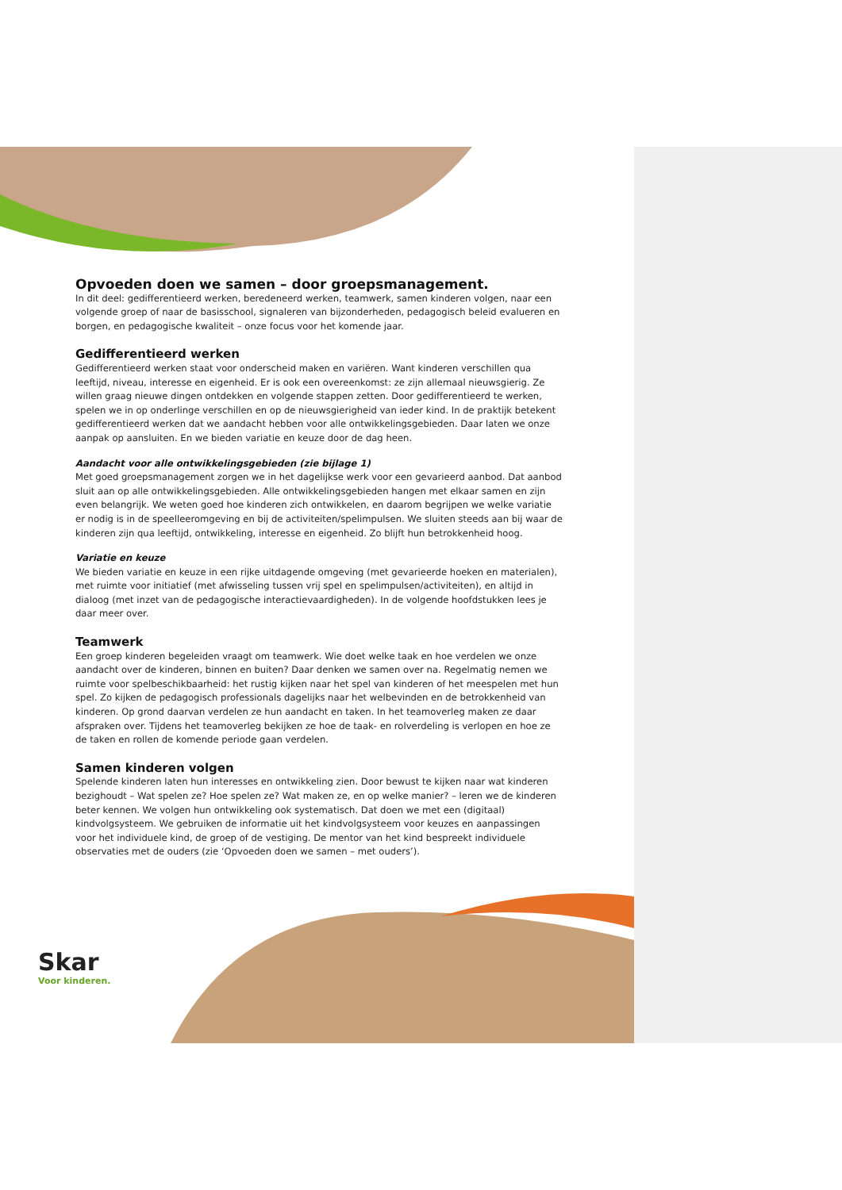Opvoeden doen we samen – door groepsmanagement.
In dit deel: gedifferentieerd werken, beredeneerd werken, teamwerk, samen kinderen volgen, naar een volgende groep of naar de basisschool, signaleren van bijzonderheden, pedagogisch beleid evalueren en borgen, en pedagogische kwaliteit – onze focus voor het komende jaar.
Gedifferentieerd werken
Gedifferentieerd werken staat voor onderscheid maken en variëren. Want kinderen verschillen qua leeftijd, niveau, interesse en eigenheid. Er is ook een overeenkomst: ze zijn allemaal nieuwsgierig. Ze willen graag nieuwe dingen ontdekken en volgende stappen zetten. Door gedifferentieerd te werken, spelen we in op onderlinge verschillen en op de nieuwsgierigheid van ieder kind. In de praktijk betekent gedifferentieerd werken dat we aandacht hebben voor alle ontwikkelingsgebieden. Daar laten we onze aanpak op aansluiten. En we bieden variatie en keuze door de dag heen.
Aandacht voor alle ontwikkelingsgebieden (zie bijlage 1)
Met goed groepsmanagement zorgen we in het dagelijkse werk voor een gevarieerd aanbod. Dat aanbod sluit aan op alle ontwikkelingsgebieden. Alle ontwikkelingsgebieden hangen met elkaar samen en zijn even belangrijk. We weten goed hoe kinderen zich ontwikkelen, en daarom begrijpen we welke variatie er nodig is in de speelleeromgeving en bij de activiteiten/spelimpulsen. We sluiten steeds aan bij waar de kinderen zijn qua leeftijd, ontwikkeling, interesse en eigenheid. Zo blijft hun betrokkenheid hoog.
Variatie en keuze
We bieden variatie en keuze in een rijke uitdagende omgeving (met gevarieerde hoeken en materialen), met ruimte voor initiatief (met afwisseling tussen vrij spel en spelimpulsen/activiteiten), en altijd in dialoog (met inzet van de pedagogische interactievaardigheden). In de volgende hoofdstukken lees je daar meer over.
Teamwerk
Een groep kinderen begeleiden vraagt om teamwerk. Wie doet welke taak en hoe verdelen we onze aandacht over de kinderen, binnen en buiten? Daar denken we samen over na. Regelmatig nemen we ruimte voor spelbeschikbaarheid: het rustig kijken naar het spel van kinderen of het meespelen met hun spel. Zo kijken de pedagogisch professionals dagelijks naar het welbevinden en de betrokkenheid van kinderen. Op grond daarvan verdelen ze hun aandacht en taken. In het teamoverleg maken ze daar afspraken over. Tijdens het teamoverleg bekijken ze hoe de taak- en rolverdeling is verlopen en hoe ze de taken en rollen de komende periode gaan verdelen.
Samen kinderen volgen
Spelende kinderen laten hun interesses en ontwikkeling zien. Door bewust te kijken naar wat kinderen bezighoudt – Wat spelen ze? Hoe spelen ze? Wat maken ze, en op welke manier? – leren we de kinderen beter kennen. We volgen hun ontwikkeling ook systematisch. Dat doen we met een (digitaal) kindvolgsysteem. We gebruiken de informatie uit het kindvolgsysteem voor keuzes en aanpassingen voor het individuele kind, de groep of de vestiging. De mentor van het kind bespreekt individuele observaties met de ouders (zie ‘Opvoeden doen we samen – met ouders’).
Skar
Voor kinderen.